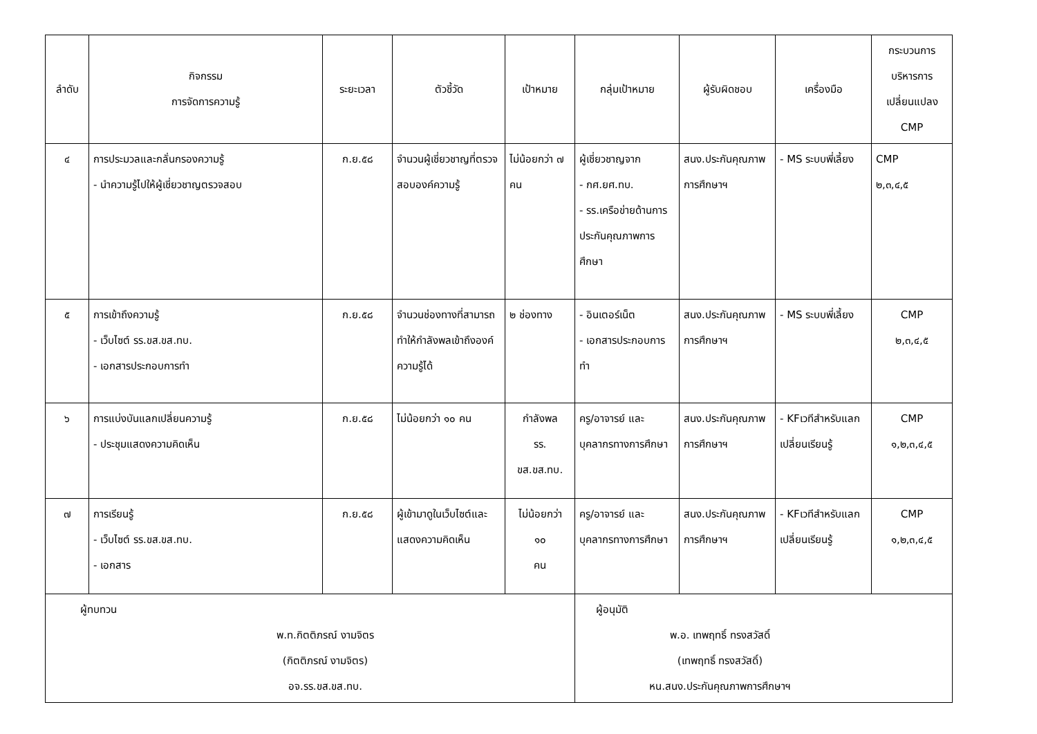| ลำดับ | กิจกรรม การจัดการความรู้ | ระยะเวลา | ตัวชี้วัด | เป้าหมาย | กลุ่มเป้าหมาย | ผู้รับผิดชอบ | เครื่องมือ | กระบวนการ บริหารการ เปลี่ยนแปลง CMP |
| --- | --- | --- | --- | --- | --- | --- | --- | --- |
| ๔ | การประมวลและกลั่นกรองความรู้ - นำความรู้ไปให้ผู้เชี่ยวชาญตรวจสอบ | ก.ย.๕๘ | จำนวนผู้เชี่ยวชาญที่ตรวจสอบองค์ความรู้ | ไม่น้อยกว่า ๗ คน | ผู้เชี่ยวชาญจาก - กศ.ยศ.ทบ. - รร.เครือข่ายด้านการประกันคุณภาพการศึกษา | สนง.ประกันคุณภาพ การศึกษาฯ | - MS ระบบพี่เลี้ยง | CMP ๒,๓,๔,๕ |
| ๕ | การเข้าถึงความรู้ - เว็บไซต์ รร.ขส.ขส.ทบ. - เอกสารประกอบการทำ | ก.ย.๕๘ | จำนวนช่องทางที่สามารถทำให้กำลังพลเข้าถึงองค์ความรู้ได้ | ๒ ช่องทาง | - อินเตอร์เน็ต - เอกสารประกอบการทำ | สนง.ประกันคุณภาพ การศึกษาฯ | - MS ระบบพี่เลี้ยง | CMP ๒,๓,๔,๕ |
| ๖ | การแบ่งบันแลกเปลี่ยนความรู้ - ประชุมแสดงความคิดเห็น | ก.ย.๕๘ | ไม่น้อยกว่า ๑๐ คน | กำลังพล รร. ขส.ขส.ทบ. | ครู/อาจารย์ และบุคลากรทางการศึกษา | สนง.ประกันคุณภาพ การศึกษาฯ | - KFเวทีสำหรับแลกเปลี่ยนเรียนรู้ | CMP ๑,๒,๓,๔,๕ |
| ๗ | การเรียนรู้ - เว็บไซต์ รร.ขส.ขส.ทบ. - เอกสาร | ก.ย.๕๘ | ผู้เข้ามาดูในเว็บไซต์และแสดงความคิดเห็น | ไม่น้อยกว่า ๑๐ คน | ครู/อาจารย์ และบุคลากรทางการศึกษา | สนง.ประกันคุณภาพ การศึกษาฯ | - KFเวทีสำหรับแลกเปลี่ยนเรียนรู้ | CMP ๑,๒,๓,๔,๕ |
| ผู้ทบทวน พ.ท.กิตติภรณ์ งามจิตร (กิตติภรณ์ งามจิตร) อจ.รร.ขส.ขส.ทบ. | | | | | ผู้อนุมัติ พ.อ. เทพฤทธิ์ ทรงสวัสดิ์ (เทพฤทธิ์ ทรงสวัสดิ์) หน.สนง.ประกันคุณภาพการศึกษาฯ | | | |